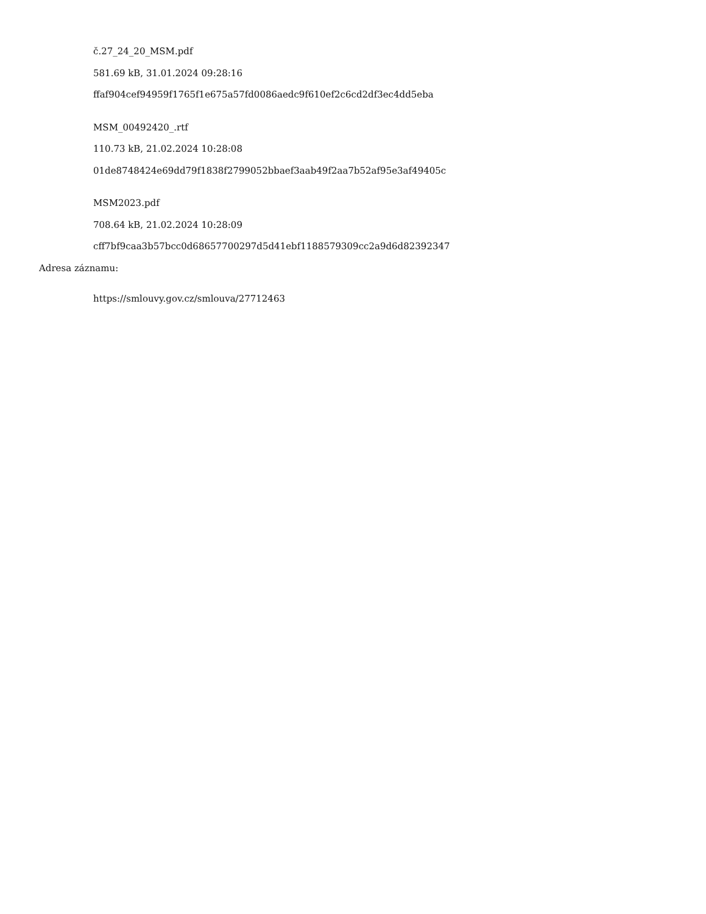č.27_24_20_MSM.pdf
581.69 kB, 31.01.2024 09:28:16
ffaf904cef94959f1765f1e675a57fd0086aedc9f610ef2c6cd2df3ec4dd5eba
MSM_00492420_.rtf
110.73 kB, 21.02.2024 10:28:08
01de8748424e69dd79f1838f2799052bbaef3aab49f2aa7b52af95e3af49405c
MSM2023.pdf
708.64 kB, 21.02.2024 10:28:09
cff7bf9caa3b57bcc0d68657700297d5d41ebf1188579309cc2a9d6d82392347
Adresa záznamu:
https://smlouvy.gov.cz/smlouva/27712463